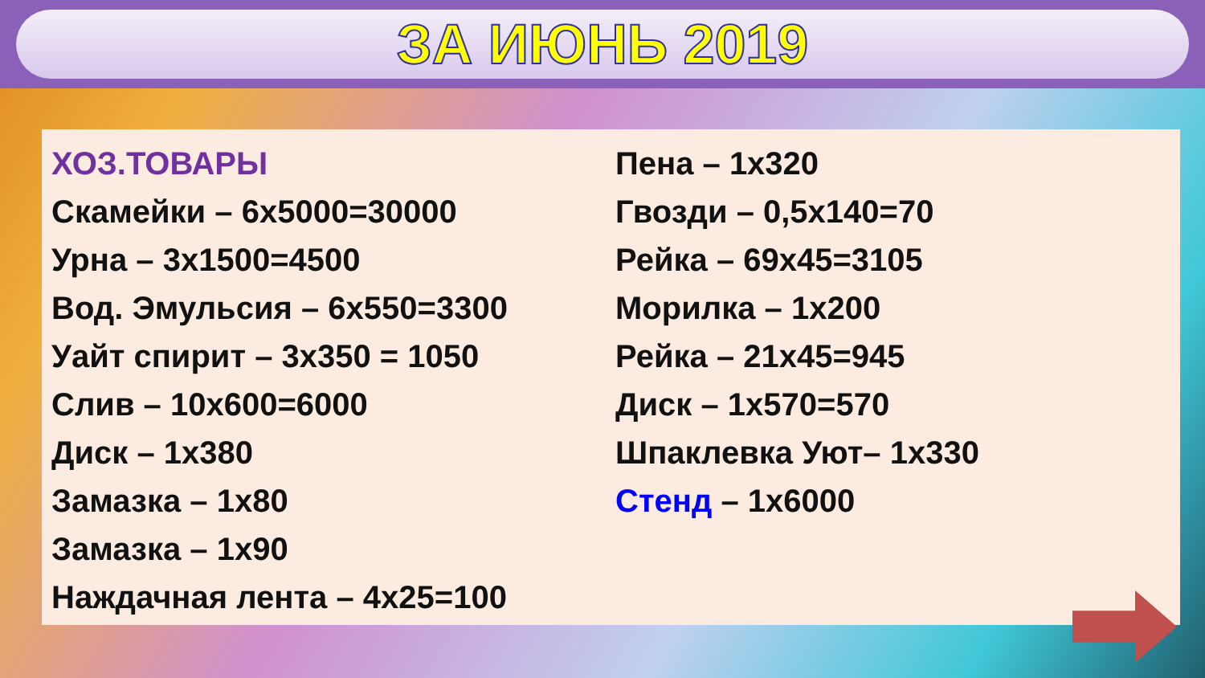ЗА ИЮНЬ 2019
ХОЗ.ТОВАРЫ
Скамейки – 6х5000=30000
Урна – 3х1500=4500
Вод. Эмульсия – 6х550=3300
Уайт спирит – 3х350 = 1050
Слив – 10х600=6000
Диск – 1х380
Замазка – 1х80
Замазка – 1х90
Наждачная лента – 4х25=100
Пена – 1х320
Гвозди – 0,5х140=70
Рейка – 69х45=3105
Морилка – 1х200
Рейка – 21х45=945
Диск – 1х570=570
Шпаклевка Уют– 1х330
Стенд – 1х6000